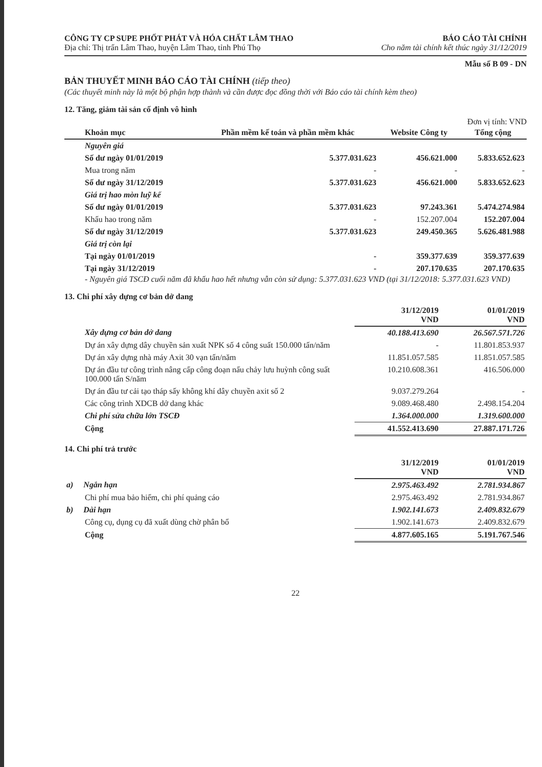CÔNG TY CP SUPE PHỐT PHÁT VÀ HÓA CHẤT LÂM THAO
BÁO CÁO TÀI CHÍNH
Địa chỉ: Thị trấn Lâm Thao, huyện Lâm Thao, tỉnh Phú Thọ
Cho năm tài chính kết thúc ngày 31/12/2019
Mẫu số B 09 - DN
BẢN THUYẾT MINH BÁO CÁO TÀI CHÍNH (tiếp theo)
(Các thuyết minh này là một bộ phận hợp thành và cần được đọc đồng thời với Báo cáo tài chính kèm theo)
12. Tăng, giảm tài sản cố định vô hình
Đơn vị tính: VND
| Khoản mục | Phần mềm kế toán và phần mềm khác | Website Công ty | Tổng cộng |
| --- | --- | --- | --- |
| Nguyên giá | | | |
| Số dư ngày 01/01/2019 | 5.377.031.623 | 456.621.000 | 5.833.652.623 |
| Mua trong năm | - | - | - |
| Số dư ngày 31/12/2019 | 5.377.031.623 | 456.621.000 | 5.833.652.623 |
| Giá trị hao mòn luỹ kế | | | |
| Số dư ngày 01/01/2019 | 5.377.031.623 | 97.243.361 | 5.474.274.984 |
| Khấu hao trong năm | - | 152.207.004 | 152.207.004 |
| Số dư ngày 31/12/2019 | 5.377.031.623 | 249.450.365 | 5.626.481.988 |
| Giá trị còn lại | | | |
| Tại ngày 01/01/2019 | - | 359.377.639 | 359.377.639 |
| Tại ngày 31/12/2019 | - | 207.170.635 | 207.170.635 |
- Nguyên giá TSCĐ cuối năm đã khấu hao hết nhưng vẫn còn sử dụng: 5.377.031.623 VND (tại 31/12/2018: 5.377.031.623 VND)
13. Chi phí xây dựng cơ bản dở dang
| | 31/12/2019 VND | 01/01/2019 VND |
| Xây dựng cơ bản dở dang | 40.188.413.690 | 26.567.571.726 |
| Dự án xây dựng dây chuyền sản xuất NPK số 4 công suất 150.000 tấn/năm | - | 11.801.853.937 |
| Dự án xây dựng nhà máy Axit 30 vạn tấn/năm | 11.851.057.585 | 11.851.057.585 |
| Dự án đầu tư công trình nâng cấp công đoạn nấu chảy lưu huỳnh công suất 100.000 tấn S/năm | 10.210.608.361 | 416.506.000 |
| Dự án đầu tư cải tạo tháp sấy không khí dây chuyền axit số 2 | 9.037.279.264 | - |
| Các công trình XDCB dở dang khác | 9.089.468.480 | 2.498.154.204 |
| Chi phí sửa chữa lớn TSCĐ | 1.364.000.000 | 1.319.600.000 |
| Cộng | 41.552.413.690 | 27.887.171.726 |
14. Chi phí trả trước
| | 31/12/2019 VND | 01/01/2019 VND |
| a) Ngắn hạn | 2.975.463.492 | 2.781.934.867 |
| Chi phí mua bảo hiểm, chi phí quảng cáo | 2.975.463.492 | 2.781.934.867 |
| b) Dài hạn | 1.902.141.673 | 2.409.832.679 |
| Công cụ, dụng cụ đã xuất dùng chờ phân bổ | 1.902.141.673 | 2.409.832.679 |
| Cộng | 4.877.605.165 | 5.191.767.546 |
22